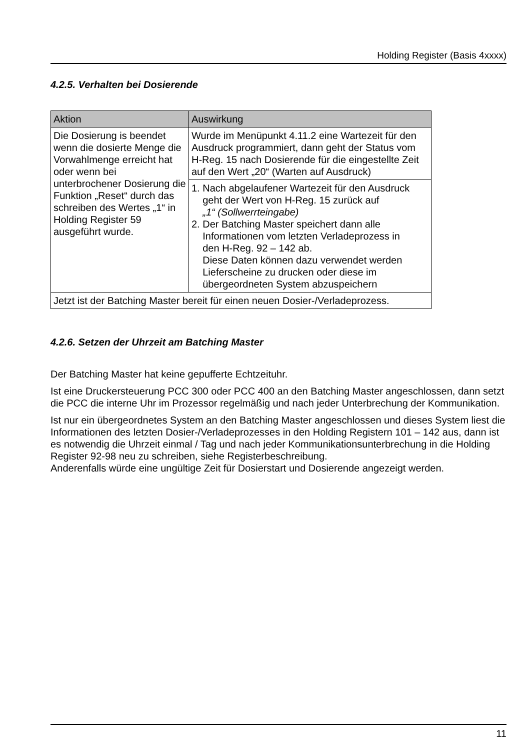Holding Register (Basis 4xxxx)
4.2.5. Verhalten bei Dosierende
| Aktion | Auswirkung |
| --- | --- |
| Die Dosierung is beendet wenn die dosierte Menge die Vorwahlmenge erreicht hat oder wenn bei unterbrochener Dosierung die Funktion „Reset“ durch das schreiben des Wertes „1“ in Holding Register 59 ausgeführt wurde. | Wurde im Menüpunkt 4.11.2 eine Wartezeit für den Ausdruck programmiert, dann geht der Status vom H-Reg. 15 nach Dosierende für die eingestellte Zeit auf den Wert „20“ (Warten auf Ausdruck) |
| | 1. Nach abgelaufener Wartezeit für den Ausdruck geht der Wert von H-Reg. 15 zurück auf „1“ (Sollwerrteingabe) 2. Der Batching Master speichert dann alle Informationen vom letzten Verladeprozess in den H-Reg. 92 – 142 ab. Diese Daten können dazu verwendet werden Lieferscheine zu drucken oder diese im übergeordneten System abzuspeichern |
| Jetzt ist der Batching Master bereit für einen neuen Dosier-/Verladeprozess. | |
4.2.6. Setzen der Uhrzeit am Batching Master
Der Batching Master hat keine gepufferte Echtzeituhr.
Ist eine Druckersteuerung PCC 300 oder PCC 400 an den Batching Master angeschlossen, dann setzt die PCC die interne Uhr im Prozessor regelmäßig und nach jeder Unterbrechung der Kommunikation.
Ist nur ein übergeordnetes System an den Batching Master angeschlossen und dieses System liest die Informationen des letzten Dosier-/Verladeprozesses in den Holding Registern 101 – 142 aus, dann ist es notwendig die Uhrzeit einmal / Tag und nach jeder Kommunikationsunterbrechung in die Holding Register 92-98 neu zu schreiben, siehe Registerbeschreibung.
Anderenfalls würde eine ungültige Zeit für Dosierstart und Dosierende angezeigt werden.
11